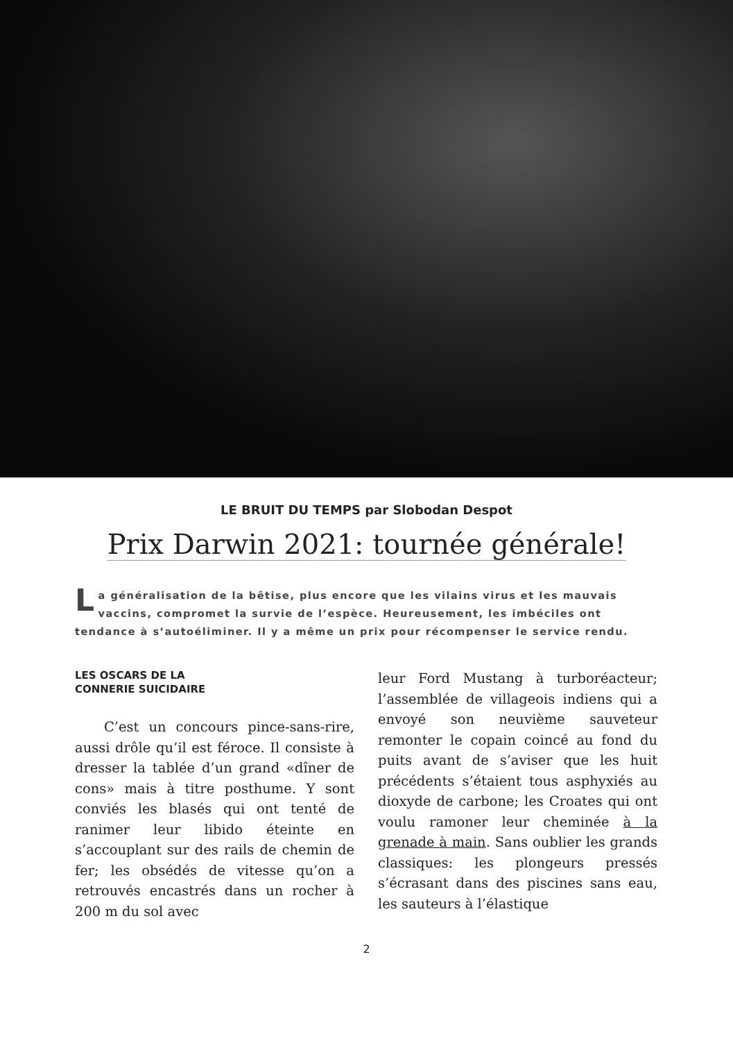LE BRUIT DU TEMPS par Slobodan Despot
Prix Darwin 2021: tournée générale!
La généralisation de la bêtise, plus encore que les vilains virus et les mauvais vaccins, compromet la survie de l’espèce. Heureusement, les imbéciles ont tendance à s’autoéliminer. Il y a même un prix pour récompenser le service rendu.
LES OSCARS DE LA
CONNERIE SUICIDAIRE
C’est un concours pince-sans-rire, aussi drôle qu’il est féroce. Il consiste à dresser la tablée d’un grand «dîner de cons» mais à titre posthume. Y sont conviés les blasés qui ont tenté de ranimer leur libido éteinte en s’accouplant sur des rails de chemin de fer; les obsédés de vitesse qu’on a retrouvés encastrés dans un rocher à 200 m du sol avec
leur Ford Mustang à turboréacteur; l’assemblée de villageois indiens qui a envoyé son neuvième sauveteur remonter le copain coincé au fond du puits avant de s’aviser que les huit précédents s’étaient tous asphyxiés au dioxyde de carbone; les Croates qui ont voulu ramoner leur cheminée à la grenade à main. Sans oublier les grands classiques: les plongeurs pressés s’écrasant dans des piscines sans eau, les sauteurs à l’élastique
2